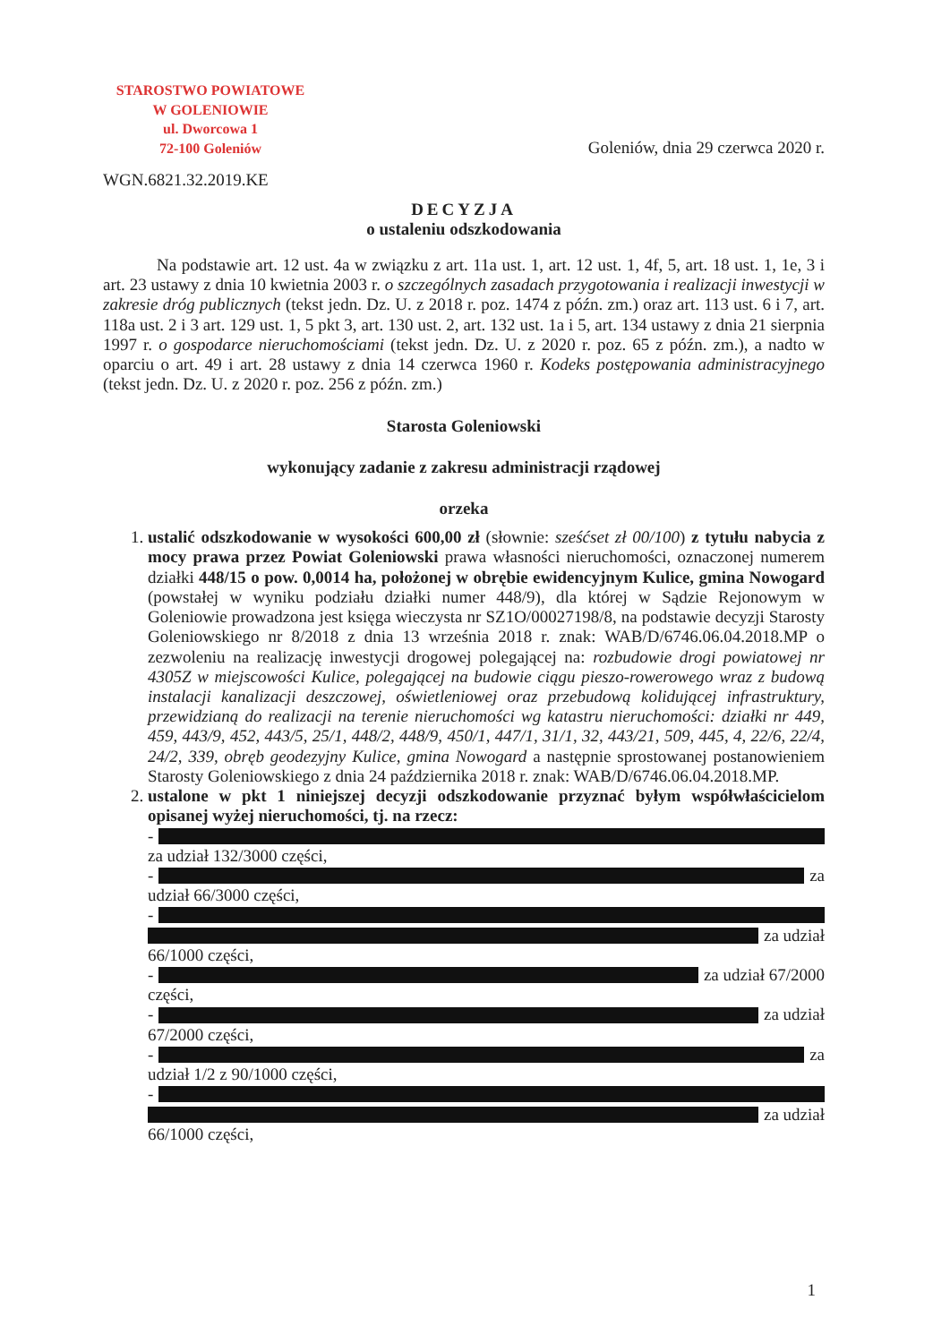STAROSTWO POWIATOWE
W GOLENIOWIE
ul. Dworcowa 1
72-100 Goleniów
Goleniów, dnia 29 czerwca 2020 r.
WGN.6821.32.2019.KE
DECYZJA
o ustaleniu odszkodowania
Na podstawie art. 12 ust. 4a w związku z art. 11a ust. 1, art. 12 ust. 1, 4f, 5, art. 18 ust. 1, 1e, 3 i art. 23 ustawy z dnia 10 kwietnia 2003 r. o szczególnych zasadach przygotowania i realizacji inwestycji w zakresie dróg publicznych (tekst jedn. Dz. U. z 2018 r. poz. 1474 z późn. zm.) oraz art. 113 ust. 6 i 7, art. 118a ust. 2 i 3 art. 129 ust. 1, 5 pkt 3, art. 130 ust. 2, art. 132 ust. 1a i 5, art. 134 ustawy z dnia 21 sierpnia 1997 r. o gospodarce nieruchomościami (tekst jedn. Dz. U. z 2020 r. poz. 65 z późn. zm.), a nadto w oparciu o art. 49 i art. 28 ustawy z dnia 14 czerwca 1960 r. Kodeks postępowania administracyjnego (tekst jedn. Dz. U. z 2020 r. poz. 256 z późn. zm.)
Starosta Goleniowski
wykonujący zadanie z zakresu administracji rządowej
orzeka
1. ustalić odszkodowanie w wysokości 600,00 zł (słownie: sześćset zł 00/100) z tytułu nabycia z mocy prawa przez Powiat Goleniowski prawa własności nieruchomości, oznaczonej numerem działki 448/15 o pow. 0,0014 ha, położonej w obrębie ewidencyjnym Kulice, gmina Nowogard (powstałej w wyniku podziału działki numer 448/9), dla której w Sądzie Rejonowym w Goleniowie prowadzona jest księga wieczysta nr SZ1O/00027198/8, na podstawie decyzji Starosty Goleniowskiego nr 8/2018 z dnia 13 września 2018 r. znak: WAB/D/6746.06.04.2018.MP o zezwoleniu na realizację inwestycji drogowej polegającej na: rozbudowie drogi powiatowej nr 4305Z w miejscowości Kulice, polegającej na budowie ciągu pieszo-rowerowego wraz z budową instalacji kanalizacji deszczowej, oświetleniowej oraz przebudową kolidującej infrastruktury, przewidzianą do realizacji na terenie nieruchomości wg katastru nieruchomości: działki nr 449, 459, 443/9, 452, 443/5, 25/1, 448/2, 448/9, 450/1, 447/1, 31/1, 32, 443/21, 509, 445, 4, 22/6, 22/4, 24/2, 339, obręb geodezyjny Kulice, gmina Nowogard a następnie sprostowanej postanowieniem Starosty Goleniowskiego z dnia 24 października 2018 r. znak: WAB/D/6746.06.04.2018.MP.
2. ustalone w pkt 1 niniejszej decyzji odszkodowanie przyznać byłym współwłaścicielom opisanej wyżej nieruchomości, tj. na rzecz:
-
za udział 132/3000 części,
- za
udział 66/3000 części,
-
za udział
66/1000 części,
- za udział 67/2000
części,
- za udział
67/2000 części,
- za
udział 1/2 z 90/1000 części,
-
za udział
66/1000 części,
1